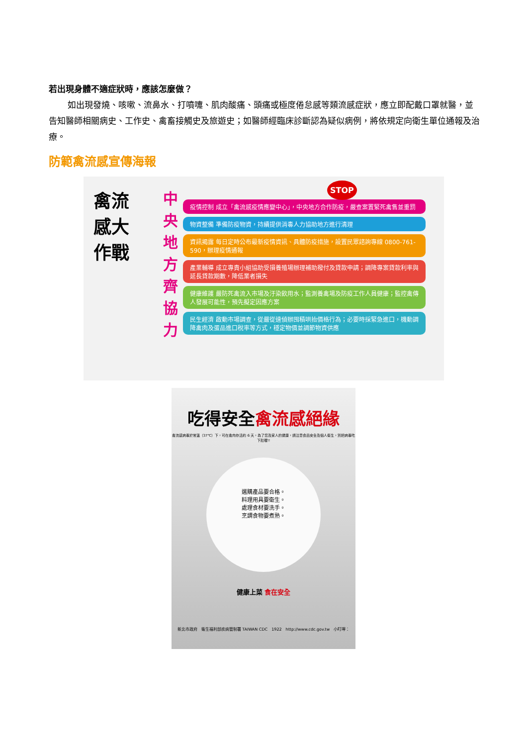若出現身體不適症狀時，應該怎麼做？
如出現發燒、咳嗽、流鼻水、打噴嚏、肌肉酸痛、頭痛或極度倦怠感等類流感症狀，應立即配戴口罩就醫，並告知醫師相關病史、工作史、禽畜接觸史及旅遊史；如醫師經臨床診斷認為疑似病例，將依規定向衛生單位通報及治療。
防範禽流感宣傳海報
禽流感大作戰
中央地方齊協力
疫情控制 成立「禽流感疫情應變中心」，中央地方合作防疫，嚴查案置緊死禽售並重罰
物資整備 準備防疫物資，持續提供消毒人力協助地方進行清理
資訊揭露 每日定時公布最新疫情資訊、具體防疫措施，設置民眾諮詢專線 0800-761-590，辦理疫情通報
產業輔導 成立專責小組協助受損養殖場辦理補助撥付及貸款申請；調降專案貸款利率與延長貸款期數，降低業者損失
健康維護 嚴防死禽流入市場及汙染飲用水；監測養禽場及防疫工作人員健康；監控禽傳人發展可能性，預先擬定因應方案
民生經濟 啟動市場調查，從嚴從速偵辦囤積哄抬價格行為；必要時採緊急進口，機動調降禽肉及蛋品進口稅率等方式，穩定物價並調節物資供應
STOP
吃得安全禽流感絕緣
禽流感病毒於常溫（37℃）下，可在禽肉存活約 6 天，為了您及家人的健康，請注意食品安全及個人衛生，別把病毒吃下肚喔!!
選購產品要合格。
料理用具要衛生。
處理食材要洗手。
烹調食物要煮熟。
健康上菜 食在安全
新北市政府　衛生福利部疾病管制署 TAIWAN CDC　1922　http://www.cdc.gov.tw　小叮嚀：